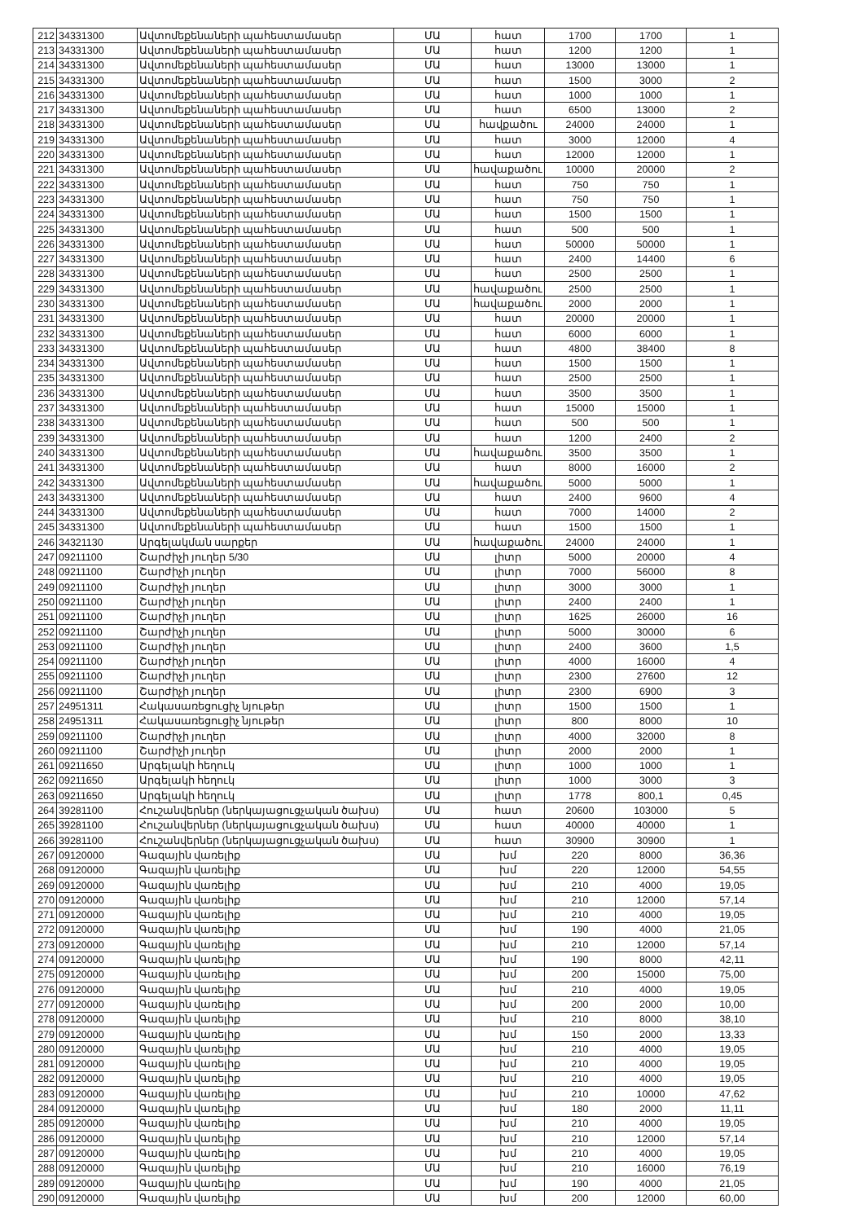| 212 | 34331300 | Ավտոմեքենաների պահեստամասեր | ՄԱ | հատ | 1700 | 1700 | 1 |
| 213 | 34331300 | Ավտոմեքենաների պահեստամասեր | ՄԱ | հատ | 1200 | 1200 | 1 |
| 214 | 34331300 | Ավտոմեքենաների պահեստամասեր | ՄԱ | հատ | 13000 | 13000 | 1 |
| 215 | 34331300 | Ավտոմեքենաների պահեստամասեր | ՄԱ | հատ | 1500 | 3000 | 2 |
| 216 | 34331300 | Ավտոմեքենաների պահեստամասեր | ՄԱ | հատ | 1000 | 1000 | 1 |
| 217 | 34331300 | Ավտոմեքենաների պահեստամասեր | ՄԱ | հատ | 6500 | 13000 | 2 |
| 218 | 34331300 | Ավտոմեքենաների պահեստամասեր | ՄԱ | հավքածու | 24000 | 24000 | 1 |
| 219 | 34331300 | Ավտոմեքենաների պահեստամասեր | ՄԱ | հատ | 3000 | 12000 | 4 |
| 220 | 34331300 | Ավտոմեքենաների պահեստամասեր | ՄԱ | հատ | 12000 | 12000 | 1 |
| 221 | 34331300 | Ավտոմեքենաների պահեստամասեր | ՄԱ | հավաքածու | 10000 | 20000 | 2 |
| 222 | 34331300 | Ավտոմեքենաների պահեստամասեր | ՄԱ | հատ | 750 | 750 | 1 |
| 223 | 34331300 | Ավտոմեքենաների պահեստամասեր | ՄԱ | հատ | 750 | 750 | 1 |
| 224 | 34331300 | Ավտոմեքենաների պահեստամասեր | ՄԱ | հատ | 1500 | 1500 | 1 |
| 225 | 34331300 | Ավտոմեքենաների պահեստամասեր | ՄԱ | հատ | 500 | 500 | 1 |
| 226 | 34331300 | Ավտոմեքենաների պահեստամասեր | ՄԱ | հատ | 50000 | 50000 | 1 |
| 227 | 34331300 | Ավտոմեքենաների պահեստամասեր | ՄԱ | հատ | 2400 | 14400 | 6 |
| 228 | 34331300 | Ավտոմեքենաների պահեստամասեր | ՄԱ | հատ | 2500 | 2500 | 1 |
| 229 | 34331300 | Ավտոմեքենաների պահեստամասեր | ՄԱ | հավաքածու | 2500 | 2500 | 1 |
| 230 | 34331300 | Ավտոմեքենաների պահեստամասեր | ՄԱ | հավաքածու | 2000 | 2000 | 1 |
| 231 | 34331300 | Ավտոմեքենաների պահեստամասեր | ՄԱ | հատ | 20000 | 20000 | 1 |
| 232 | 34331300 | Ավտոմեքենաների պահեստամասեր | ՄԱ | հատ | 6000 | 6000 | 1 |
| 233 | 34331300 | Ավտոմեքենաների պահեստամասեր | ՄԱ | հատ | 4800 | 38400 | 8 |
| 234 | 34331300 | Ավտոմեքենաների պահեստամասեր | ՄԱ | հատ | 1500 | 1500 | 1 |
| 235 | 34331300 | Ավտոմեքենաների պահեստամասեր | ՄԱ | հատ | 2500 | 2500 | 1 |
| 236 | 34331300 | Ավտոմեքենաների պահեստամասեր | ՄԱ | հատ | 3500 | 3500 | 1 |
| 237 | 34331300 | Ավտոմեքենաների պահեստամասեր | ՄԱ | հատ | 15000 | 15000 | 1 |
| 238 | 34331300 | Ավտոմեքենաների պահեստամասեր | ՄԱ | հատ | 500 | 500 | 1 |
| 239 | 34331300 | Ավտոմեքենաների պահեստամասեր | ՄԱ | հատ | 1200 | 2400 | 2 |
| 240 | 34331300 | Ավտոմեքենաների պահեստամասեր | ՄԱ | հավաքածու | 3500 | 3500 | 1 |
| 241 | 34331300 | Ավտոմեքենաների պահեստամասեր | ՄԱ | հատ | 8000 | 16000 | 2 |
| 242 | 34331300 | Ավտոմեքենաների պահեստամասեր | ՄԱ | հավաքածու | 5000 | 5000 | 1 |
| 243 | 34331300 | Ավտոմեքենաների պահեստամասեր | ՄԱ | հատ | 2400 | 9600 | 4 |
| 244 | 34331300 | Ավտոմեքենաների պահեստամասեր | ՄԱ | հատ | 7000 | 14000 | 2 |
| 245 | 34331300 | Ավտոմեքենաների պահեստամասեր | ՄԱ | հատ | 1500 | 1500 | 1 |
| 246 | 34321130 | Արգելակման սարքեր | ՄԱ | հավաքածու | 24000 | 24000 | 1 |
| 247 | 09211100 | Շարժիչի յուղեր 5/30 | ՄԱ | լիտր | 5000 | 20000 | 4 |
| 248 | 09211100 | Շարժիչի յուղեր | ՄԱ | լիտր | 7000 | 56000 | 8 |
| 249 | 09211100 | Շարժիչի յուղեր | ՄԱ | լիտր | 3000 | 3000 | 1 |
| 250 | 09211100 | Շարժիչի յուղեր | ՄԱ | լիտր | 2400 | 2400 | 1 |
| 251 | 09211100 | Շարժիչի յուղեր | ՄԱ | լիտր | 1625 | 26000 | 16 |
| 252 | 09211100 | Շարժիչի յուղեր | ՄԱ | լիտր | 5000 | 30000 | 6 |
| 253 | 09211100 | Շարժիչի յուղեր | ՄԱ | լիտր | 2400 | 3600 | 1,5 |
| 254 | 09211100 | Շարժիչի յուղեր | ՄԱ | լիտր | 4000 | 16000 | 4 |
| 255 | 09211100 | Շարժիչի յուղեր | ՄԱ | լիտր | 2300 | 27600 | 12 |
| 256 | 09211100 | Շարժիչի յուղեր | ՄԱ | լիտր | 2300 | 6900 | 3 |
| 257 | 24951311 | Հակասառեցուցիչ նյութեր | ՄԱ | լիտր | 1500 | 1500 | 1 |
| 258 | 24951311 | Հակասառեցուցիչ նյութեր | ՄԱ | լիտր | 800 | 8000 | 10 |
| 259 | 09211100 | Շարժիչի յուղեր | ՄԱ | լիտր | 4000 | 32000 | 8 |
| 260 | 09211100 | Շարժիչի յուղեր | ՄԱ | լիտր | 2000 | 2000 | 1 |
| 261 | 09211650 | Արգելակի հեղուկ | ՄԱ | լիտր | 1000 | 1000 | 1 |
| 262 | 09211650 | Արգելակի հեղուկ | ՄԱ | լիտր | 1000 | 3000 | 3 |
| 263 | 09211650 | Արգելակի հեղուկ | ՄԱ | լիտր | 1778 | 800,1 | 0,45 |
| 264 | 39281100 | Հուշանվերներ (ներկայացուցչական ծախս) | ՄԱ | հատ | 20600 | 103000 | 5 |
| 265 | 39281100 | Հուշանվերներ (ներկայացուցչական ծախս) | ՄԱ | հատ | 40000 | 40000 | 1 |
| 266 | 39281100 | Հուշանվերներ (ներկայացուցչական ծախս) | ՄԱ | հատ | 30900 | 30900 | 1 |
| 267 | 09120000 | Գազային վառելիք | ՄԱ | խմ | 220 | 8000 | 36,36 |
| 268 | 09120000 | Գազային վառելիք | ՄԱ | խմ | 220 | 12000 | 54,55 |
| 269 | 09120000 | Գազային վառելիք | ՄԱ | խմ | 210 | 4000 | 19,05 |
| 270 | 09120000 | Գազային վառելիք | ՄԱ | խմ | 210 | 12000 | 57,14 |
| 271 | 09120000 | Գազային վառելիք | ՄԱ | խմ | 210 | 4000 | 19,05 |
| 272 | 09120000 | Գազային վառելիք | ՄԱ | խմ | 190 | 4000 | 21,05 |
| 273 | 09120000 | Գազային վառելիք | ՄԱ | խմ | 210 | 12000 | 57,14 |
| 274 | 09120000 | Գազային վառելիք | ՄԱ | խմ | 190 | 8000 | 42,11 |
| 275 | 09120000 | Գազային վառելիք | ՄԱ | խմ | 200 | 15000 | 75,00 |
| 276 | 09120000 | Գազային վառելիք | ՄԱ | խմ | 210 | 4000 | 19,05 |
| 277 | 09120000 | Գազային վառելիք | ՄԱ | խմ | 200 | 2000 | 10,00 |
| 278 | 09120000 | Գազային վառելիք | ՄԱ | խմ | 210 | 8000 | 38,10 |
| 279 | 09120000 | Գազային վառելիք | ՄԱ | խմ | 150 | 2000 | 13,33 |
| 280 | 09120000 | Գազային վառելիք | ՄԱ | խմ | 210 | 4000 | 19,05 |
| 281 | 09120000 | Գազային վառելիք | ՄԱ | խմ | 210 | 4000 | 19,05 |
| 282 | 09120000 | Գազային վառելիք | ՄԱ | խմ | 210 | 4000 | 19,05 |
| 283 | 09120000 | Գազային վառելիք | ՄԱ | խմ | 210 | 10000 | 47,62 |
| 284 | 09120000 | Գազային վառելիք | ՄԱ | խմ | 180 | 2000 | 11,11 |
| 285 | 09120000 | Գազային վառելիք | ՄԱ | խմ | 210 | 4000 | 19,05 |
| 286 | 09120000 | Գազային վառելիք | ՄԱ | խմ | 210 | 12000 | 57,14 |
| 287 | 09120000 | Գազային վառելիք | ՄԱ | խմ | 210 | 4000 | 19,05 |
| 288 | 09120000 | Գազային վառելիք | ՄԱ | խմ | 210 | 16000 | 76,19 |
| 289 | 09120000 | Գազային վառելիք | ՄԱ | խմ | 190 | 4000 | 21,05 |
| 290 | 09120000 | Գազային վառելիք | ՄԱ | խմ | 200 | 12000 | 60,00 |